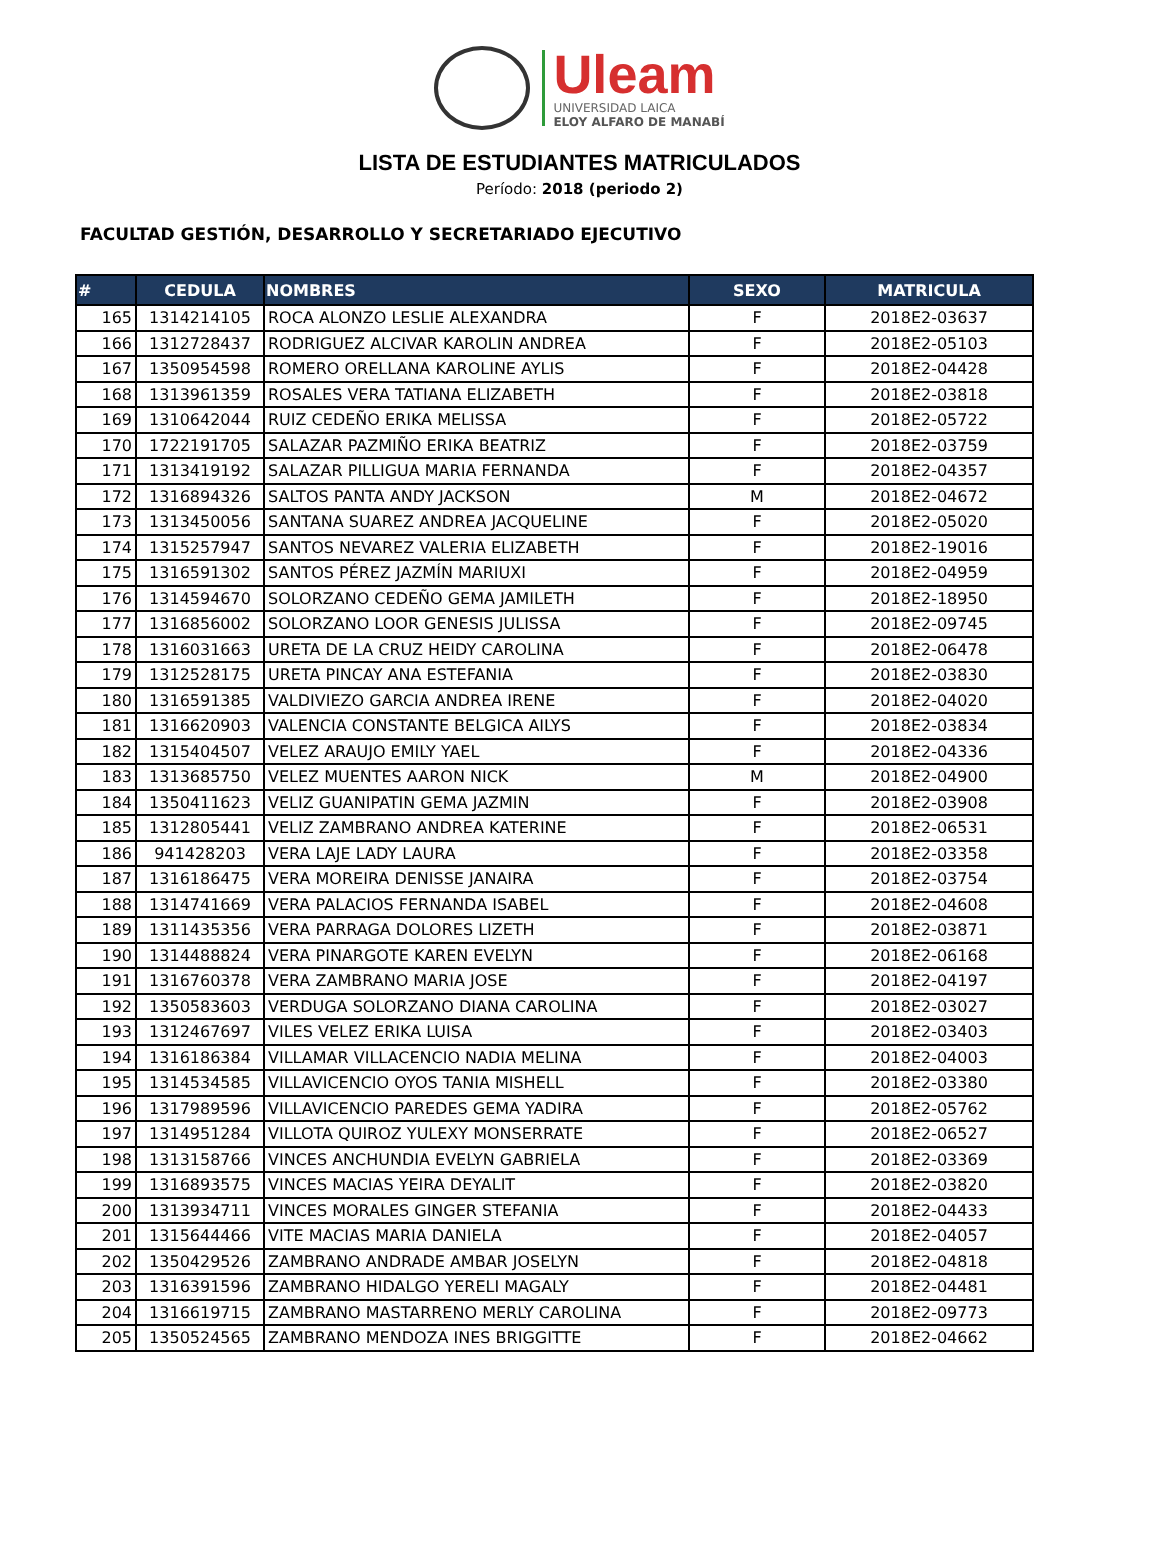Uleam
UNIVERSIDAD LAICA
ELOY ALFARO DE MANABÍ
LISTA DE ESTUDIANTES MATRICULADOS
Período: 2018 (periodo 2)
FACULTAD GESTIÓN, DESARROLLO Y SECRETARIADO EJECUTIVO
| # | CEDULA | NOMBRES | SEXO | MATRICULA |
| --- | --- | --- | --- | --- |
| 165 | 1314214105 | ROCA ALONZO LESLIE ALEXANDRA | F | 2018E2-03637 |
| 166 | 1312728437 | RODRIGUEZ ALCIVAR KAROLIN ANDREA | F | 2018E2-05103 |
| 167 | 1350954598 | ROMERO ORELLANA KAROLINE AYLIS | F | 2018E2-04428 |
| 168 | 1313961359 | ROSALES VERA TATIANA ELIZABETH | F | 2018E2-03818 |
| 169 | 1310642044 | RUIZ CEDEÑO ERIKA MELISSA | F | 2018E2-05722 |
| 170 | 1722191705 | SALAZAR PAZMIÑO ERIKA BEATRIZ | F | 2018E2-03759 |
| 171 | 1313419192 | SALAZAR PILLIGUA MARIA FERNANDA | F | 2018E2-04357 |
| 172 | 1316894326 | SALTOS PANTA ANDY JACKSON | M | 2018E2-04672 |
| 173 | 1313450056 | SANTANA SUAREZ ANDREA JACQUELINE | F | 2018E2-05020 |
| 174 | 1315257947 | SANTOS NEVAREZ VALERIA ELIZABETH | F | 2018E2-19016 |
| 175 | 1316591302 | SANTOS PÉREZ JAZMÍN MARIUXI | F | 2018E2-04959 |
| 176 | 1314594670 | SOLORZANO CEDEÑO GEMA JAMILETH | F | 2018E2-18950 |
| 177 | 1316856002 | SOLORZANO LOOR GENESIS JULISSA | F | 2018E2-09745 |
| 178 | 1316031663 | URETA DE LA CRUZ HEIDY CAROLINA | F | 2018E2-06478 |
| 179 | 1312528175 | URETA PINCAY ANA ESTEFANIA | F | 2018E2-03830 |
| 180 | 1316591385 | VALDIVIEZO GARCIA ANDREA IRENE | F | 2018E2-04020 |
| 181 | 1316620903 | VALENCIA CONSTANTE BELGICA AILYS | F | 2018E2-03834 |
| 182 | 1315404507 | VELEZ ARAUJO EMILY YAEL | F | 2018E2-04336 |
| 183 | 1313685750 | VELEZ MUENTES AARON NICK | M | 2018E2-04900 |
| 184 | 1350411623 | VELIZ GUANIPATIN GEMA JAZMIN | F | 2018E2-03908 |
| 185 | 1312805441 | VELIZ ZAMBRANO ANDREA KATERINE | F | 2018E2-06531 |
| 186 | 941428203 | VERA LAJE LADY LAURA | F | 2018E2-03358 |
| 187 | 1316186475 | VERA MOREIRA DENISSE JANAIRA | F | 2018E2-03754 |
| 188 | 1314741669 | VERA PALACIOS FERNANDA ISABEL | F | 2018E2-04608 |
| 189 | 1311435356 | VERA PARRAGA DOLORES LIZETH | F | 2018E2-03871 |
| 190 | 1314488824 | VERA PINARGOTE KAREN EVELYN | F | 2018E2-06168 |
| 191 | 1316760378 | VERA ZAMBRANO MARIA JOSE | F | 2018E2-04197 |
| 192 | 1350583603 | VERDUGA SOLORZANO DIANA CAROLINA | F | 2018E2-03027 |
| 193 | 1312467697 | VILES VELEZ ERIKA LUISA | F | 2018E2-03403 |
| 194 | 1316186384 | VILLAMAR VILLACENCIO NADIA MELINA | F | 2018E2-04003 |
| 195 | 1314534585 | VILLAVICENCIO OYOS TANIA MISHELL | F | 2018E2-03380 |
| 196 | 1317989596 | VILLAVICENCIO PAREDES GEMA YADIRA | F | 2018E2-05762 |
| 197 | 1314951284 | VILLOTA QUIROZ YULEXY MONSERRATE | F | 2018E2-06527 |
| 198 | 1313158766 | VINCES ANCHUNDIA EVELYN GABRIELA | F | 2018E2-03369 |
| 199 | 1316893575 | VINCES MACIAS YEIRA DEYALIT | F | 2018E2-03820 |
| 200 | 1313934711 | VINCES MORALES GINGER STEFANIA | F | 2018E2-04433 |
| 201 | 1315644466 | VITE MACIAS MARIA DANIELA | F | 2018E2-04057 |
| 202 | 1350429526 | ZAMBRANO ANDRADE AMBAR JOSELYN | F | 2018E2-04818 |
| 203 | 1316391596 | ZAMBRANO HIDALGO YERELI MAGALY | F | 2018E2-04481 |
| 204 | 1316619715 | ZAMBRANO MASTARRENO MERLY CAROLINA | F | 2018E2-09773 |
| 205 | 1350524565 | ZAMBRANO MENDOZA INES BRIGGITTE | F | 2018E2-04662 |